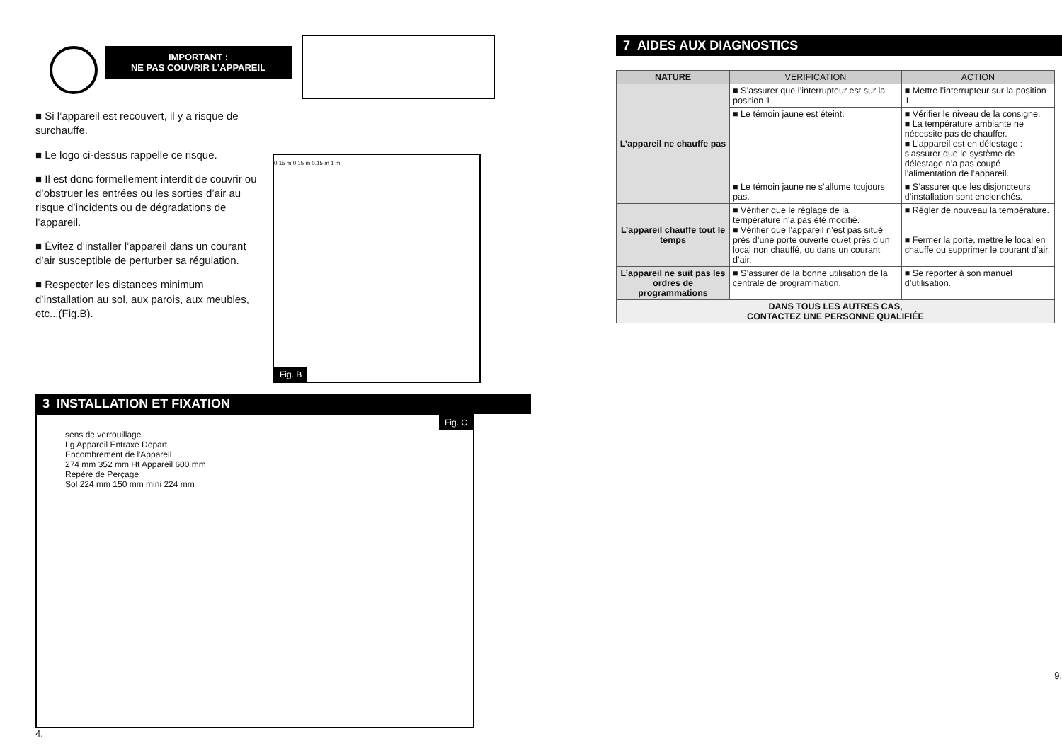IMPORTANT :
NE PAS COUVRIR L’APPAREIL
■ Si l’appareil est recouvert, il y a risque de surchauffe.
■ Le logo ci-dessus rappelle ce risque.
■ Il est donc formellement interdit de couvrir ou d’obstruer les entrées ou les sorties d’air au risque d’incidents ou de dégradations de l’appareil.
■ Évitez d’installer l’appareil dans un courant d’air susceptible de perturber sa régulation.
■ Respecter les distances minimum d’installation au sol, aux parois, aux meubles, etc...(Fig.B).
0.15 m 0.15 m 0.15 m 1 m
Fig. B
3 INSTALLATION ET FIXATION
Fig. C
sens de verrouillage
Lg Appareil Entraxe Depart
Encombrement de l'Appareil
274 mm 352 mm Ht Appareil 600 mm
Repère de Perçage
Sol 224 mm 150 mm mini 224 mm
4.
7 AIDES AUX DIAGNOSTICS
| NATURE | VERIFICATION | ACTION |
| --- | --- | --- |
| L’appareil ne chauffe pas | ■ S’assurer que l’interrupteur est sur la position 1. | ■ Mettre l’interrupteur sur la position 1 |
| | ■ Le témoin jaune est éteint. | ■ Vérifier le niveau de la consigne. ■ La température ambiante ne nécessite pas de chauffer. ■ L’appareil est en délestage : s’assurer que le système de délestage n’a pas coupé l’alimentation de l’appareil. |
| | ■ Le témoin jaune ne s’allume toujours pas. | ■ S’assurer que les disjoncteurs d’installation sont enclenchés. |
| L’appareil chauffe tout le temps | ■ Vérifier que le réglage de la température n’a pas été modifié. ■ Vérifier que l’appareil n’est pas situé près d’une porte ouverte ou/et près d’un local non chauffé, ou dans un courant d’air. | ■ Régler de nouveau la température. ■ Fermer la porte, mettre le local en chauffe ou supprimer le courant d’air. |
| L’appareil ne suit pas les ordres de programmations | ■ S’assurer de la bonne utilisation de la centrale de programmation. | ■ Se reporter à son manuel d’utilisation. |
| DANS TOUS LES AUTRES CAS, CONTACTEZ UNE PERSONNE QUALIFIÉE | | |
9.